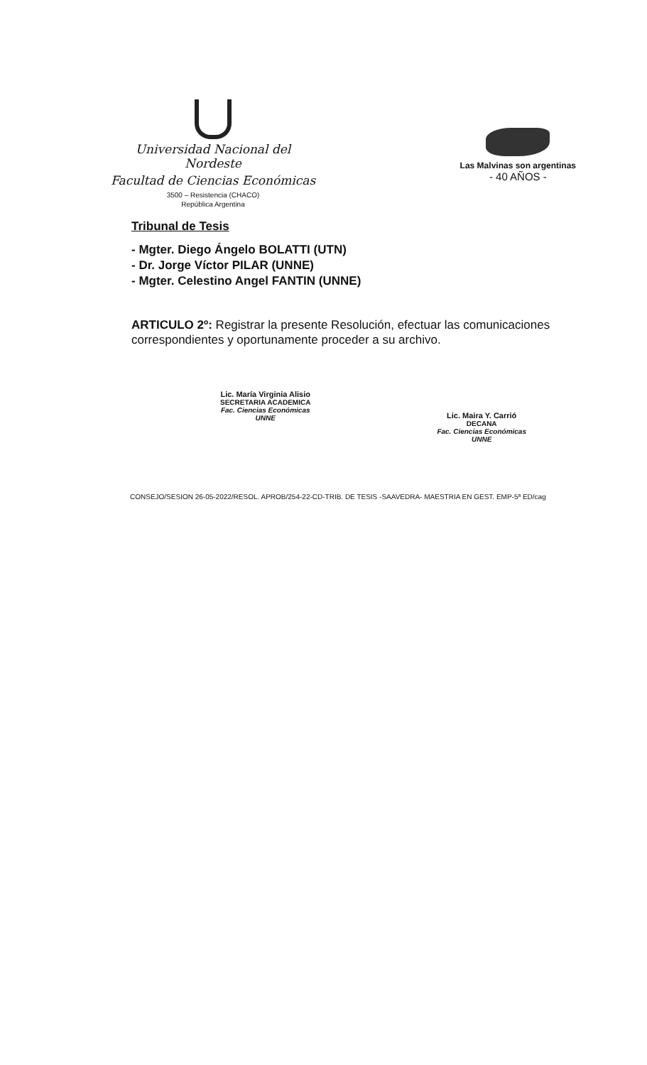Universidad Nacional del Nordeste
Facultad de Ciencias Económicas
3500 – Resistencia (CHACO)
República Argentina
Las Malvinas son argentinas
- 40 AÑOS -
Tribunal de Tesis
- Mgter. Diego Ángelo BOLATTI (UTN)
- Dr. Jorge Víctor PILAR (UNNE)
- Mgter. Celestino Angel FANTIN (UNNE)
ARTICULO 2º: Registrar la presente Resolución, efectuar las comunicaciones correspondientes y oportunamente proceder a su archivo.
Lic. María Virginia Alisio
SECRETARIA ACADEMICA
Fac. Ciencias Económicas
UNNE
Lic. Maira Y. Carrió
DECANA
Fac. Ciencias Económicas
UNNE
CONSEJO/SESION 26-05-2022/RESOL. APROB/254-22-CD-TRIB. DE TESIS -SAAVEDRA- MAESTRIA EN GEST. EMP-5ª ED/cag